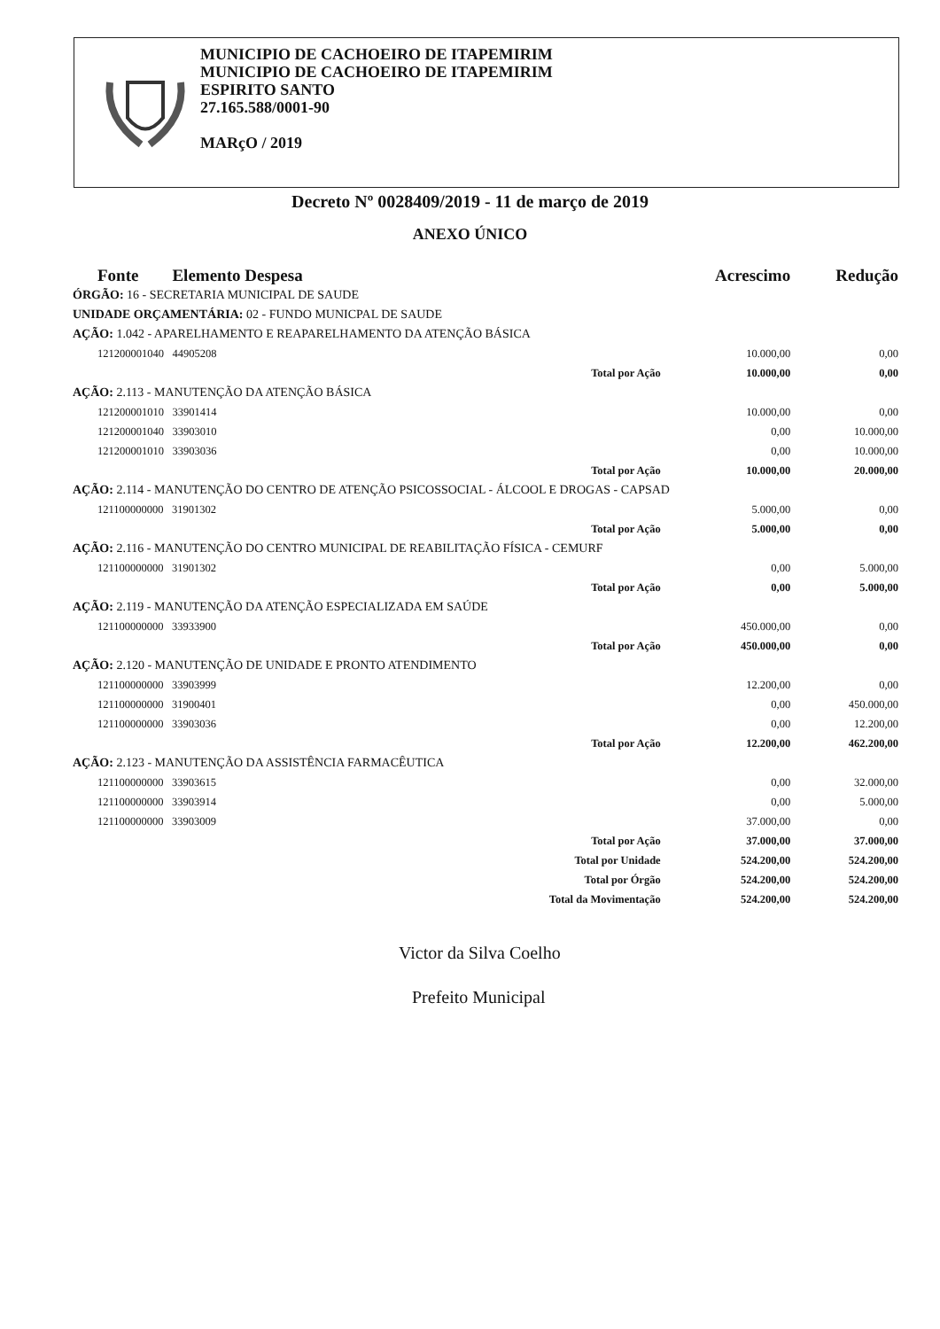MUNICIPIO DE CACHOEIRO DE ITAPEMIRIM
MUNICIPIO DE CACHOEIRO DE ITAPEMIRIM
ESPIRITO SANTO
27.165.588/0001-90
MARçO / 2019
Decreto Nº 0028409/2019 - 11 de março de 2019
ANEXO ÚNICO
| Fonte Elemento Despesa | | Acrescimo | Redução |
| --- | --- | --- | --- |
| ÓRGÃO: 16 - SECRETARIA MUNICIPAL DE SAUDE | | | |
| UNIDADE ORÇAMENTÁRIA: 02 - FUNDO MUNICPAL DE SAUDE | | | |
| AÇÃO: 1.042 - APARELHAMENTO E REAPARELHAMENTO DA ATENÇÃO BÁSICA | | | |
| 121200001040 44905208 | | 10.000,00 | 0,00 |
| | Total por Ação | 10.000,00 | 0,00 |
| AÇÃO: 2.113 - MANUTENÇÃO DA ATENÇÃO BÁSICA | | | |
| 121200001010 33901414 | | 10.000,00 | 0,00 |
| 121200001040 33903010 | | 0,00 | 10.000,00 |
| 121200001010 33903036 | | 0,00 | 10.000,00 |
| | Total por Ação | 10.000,00 | 20.000,00 |
| AÇÃO: 2.114 - MANUTENÇÃO DO CENTRO DE ATENÇÃO PSICOSSOCIAL - ÁLCOOL E DROGAS - CAPSAD | | | |
| 121100000000 31901302 | | 5.000,00 | 0,00 |
| | Total por Ação | 5.000,00 | 0,00 |
| AÇÃO: 2.116 - MANUTENÇÃO DO CENTRO MUNICIPAL DE REABILITAÇÃO FÍSICA - CEMURF | | | |
| 121100000000 31901302 | | 0,00 | 5.000,00 |
| | Total por Ação | 0,00 | 5.000,00 |
| AÇÃO: 2.119 - MANUTENÇÃO DA ATENÇÃO ESPECIALIZADA EM SAÚDE | | | |
| 121100000000 33933900 | | 450.000,00 | 0,00 |
| | Total por Ação | 450.000,00 | 0,00 |
| AÇÃO: 2.120 - MANUTENÇÃO DE UNIDADE E PRONTO ATENDIMENTO | | | |
| 121100000000 33903999 | | 12.200,00 | 0,00 |
| 121100000000 31900401 | | 0,00 | 450.000,00 |
| 121100000000 33903036 | | 0,00 | 12.200,00 |
| | Total por Ação | 12.200,00 | 462.200,00 |
| AÇÃO: 2.123 - MANUTENÇÃO DA ASSISTÊNCIA FARMACÊUTICA | | | |
| 121100000000 33903615 | | 0,00 | 32.000,00 |
| 121100000000 33903914 | | 0,00 | 5.000,00 |
| 121100000000 33903009 | | 37.000,00 | 0,00 |
| | Total por Ação | 37.000,00 | 37.000,00 |
| | Total por Unidade | 524.200,00 | 524.200,00 |
| | Total por Órgão | 524.200,00 | 524.200,00 |
| | Total da Movimentação | 524.200,00 | 524.200,00 |
Victor da Silva Coelho
Prefeito Municipal